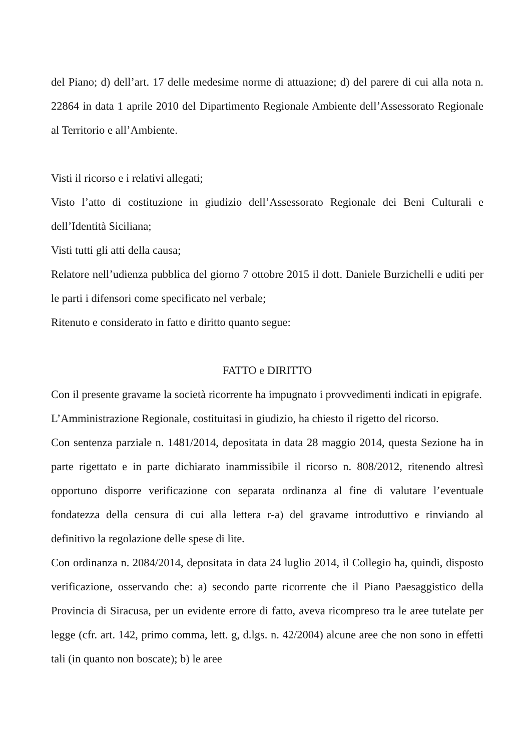del Piano; d) dell’art. 17 delle medesime norme di attuazione; d) del parere di cui alla nota n. 22864 in data 1 aprile 2010 del Dipartimento Regionale Ambiente dell’Assessorato Regionale al Territorio e all’Ambiente.
Visti il ricorso e i relativi allegati;
Visto l’atto di costituzione in giudizio dell’Assessorato Regionale dei Beni Culturali e dell’Identità Siciliana;
Visti tutti gli atti della causa;
Relatore nell’udienza pubblica del giorno 7 ottobre 2015 il dott. Daniele Burzichelli e uditi per le parti i difensori come specificato nel verbale;
Ritenuto e considerato in fatto e diritto quanto segue:
FATTO e DIRITTO
Con il presente gravame la società ricorrente ha impugnato i provvedimenti indicati in epigrafe.
L’Amministrazione Regionale, costituitasi in giudizio, ha chiesto il rigetto del ricorso.
Con sentenza parziale n. 1481/2014, depositata in data 28 maggio 2014, questa Sezione ha in parte rigettato e in parte dichiarato inammissibile il ricorso n. 808/2012, ritenendo altresì opportuno disporre verificazione con separata ordinanza al fine di valutare l’eventuale fondatezza della censura di cui alla lettera r-a) del gravame introduttivo e rinviando al definitivo la regolazione delle spese di lite.
Con ordinanza n. 2084/2014, depositata in data 24 luglio 2014, il Collegio ha, quindi, disposto verificazione, osservando che: a) secondo parte ricorrente che il Piano Paesaggistico della Provincia di Siracusa, per un evidente errore di fatto, aveva ricompreso tra le aree tutelate per legge (cfr. art. 142, primo comma, lett. g, d.lgs. n. 42/2004) alcune aree che non sono in effetti tali (in quanto non boscate); b) le aree